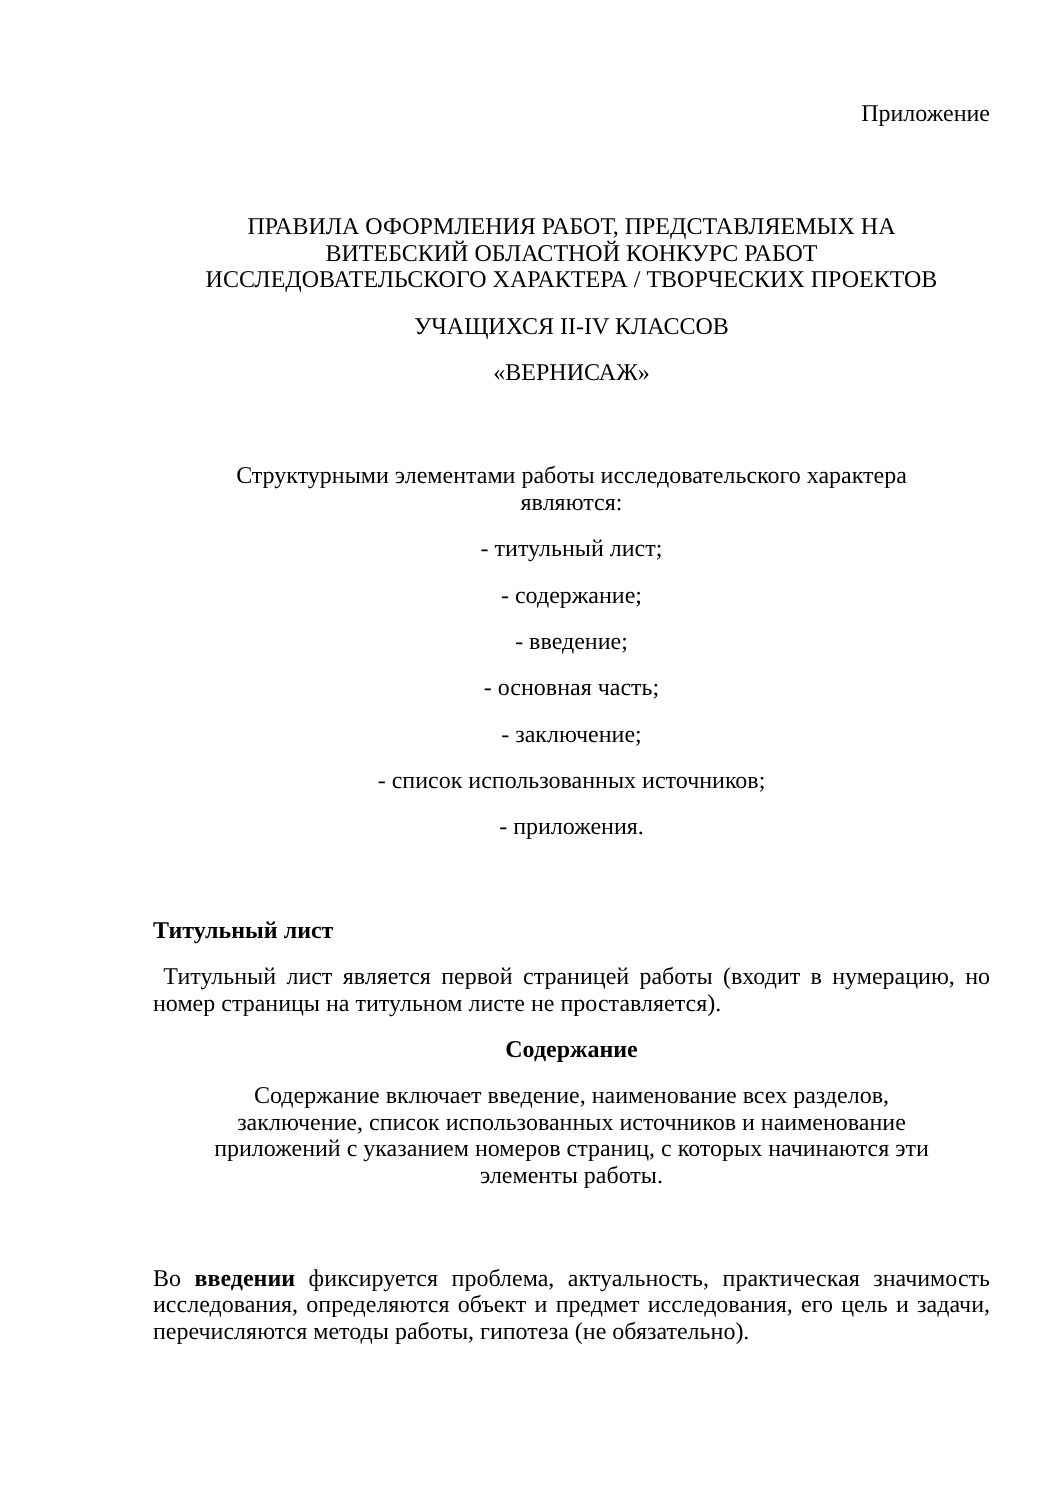Приложение
ПРАВИЛА ОФОРМЛЕНИЯ РАБОТ, ПРЕДСТАВЛЯЕМЫХ НА
ВИТЕБСКИЙ ОБЛАСТНОЙ КОНКУРС РАБОТ
ИССЛЕДОВАТЕЛЬСКОГО ХАРАКТЕРА / ТВОРЧЕСКИХ ПРОЕКТОВ
УЧАЩИХСЯ II-IV КЛАССОВ
«ВЕРНИСАЖ»
Структурными элементами работы исследовательского характера
являются:
- титульный лист;
- содержание;
- введение;
- основная часть;
- заключение;
- список использованных источников;
- приложения.
Титульный лист
Титульный лист является первой страницей работы (входит в нумерацию, но номер страницы на титульном листе не проставляется).
Содержание
Содержание включает введение, наименование всех разделов,
заключение, список использованных источников и наименование
приложений с указанием номеров страниц, с которых начинаются эти
элементы работы.
Во введении фиксируется проблема, актуальность, практическая значимость исследования, определяются объект и предмет исследования, его цель и задачи, перечисляются методы работы, гипотеза (не обязательно).